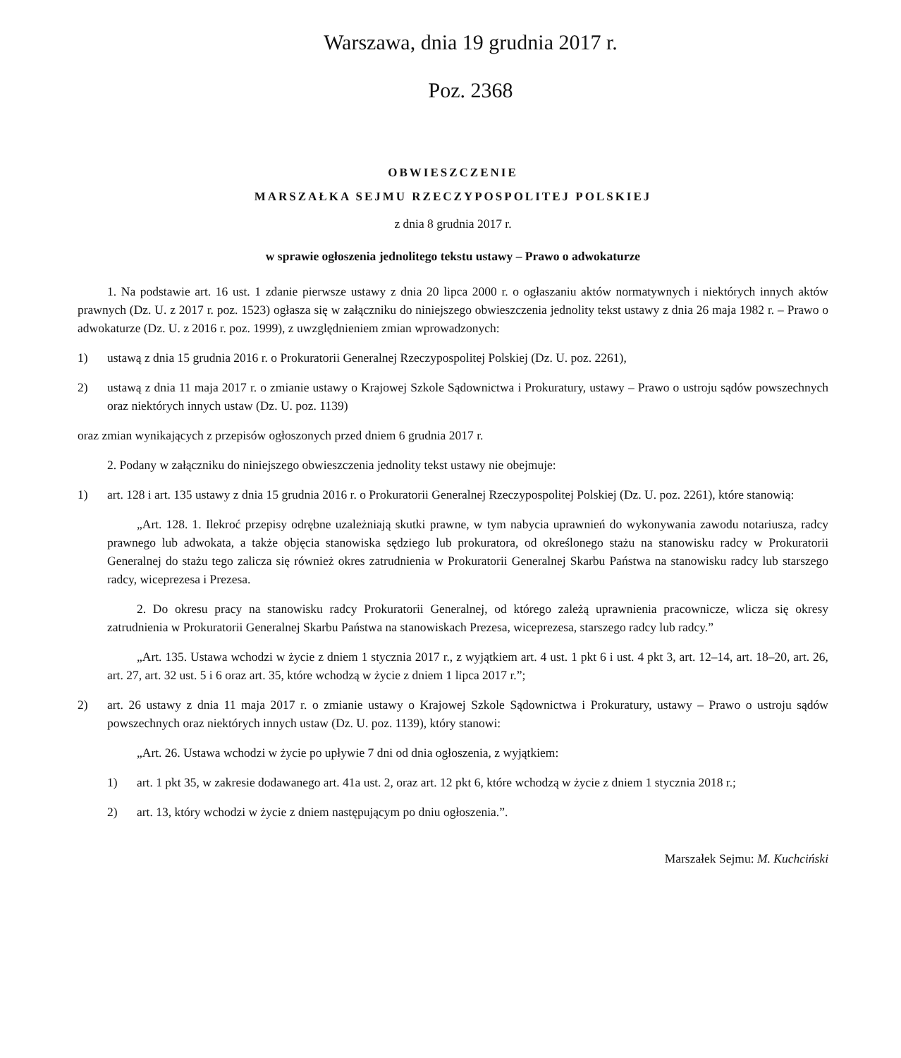Warszawa, dnia 19 grudnia 2017 r.
Poz. 2368
OBWIESZCZENIE
MARSZAŁKA SEJMU RZECZYPOSPOLITEJ POLSKIEJ
z dnia 8 grudnia 2017 r.
w sprawie ogłoszenia jednolitego tekstu ustawy – Prawo o adwokaturze
1. Na podstawie art. 16 ust. 1 zdanie pierwsze ustawy z dnia 20 lipca 2000 r. o ogłaszaniu aktów normatywnych i niektórych innych aktów prawnych (Dz. U. z 2017 r. poz. 1523) ogłasza się w załączniku do niniejszego obwieszczenia jednolity tekst ustawy z dnia 26 maja 1982 r. – Prawo o adwokaturze (Dz. U. z 2016 r. poz. 1999), z uwzględnieniem zmian wprowadzonych:
1) ustawą z dnia 15 grudnia 2016 r. o Prokuratorii Generalnej Rzeczypospolitej Polskiej (Dz. U. poz. 2261),
2) ustawą z dnia 11 maja 2017 r. o zmianie ustawy o Krajowej Szkole Sądownictwa i Prokuratury, ustawy – Prawo o ustroju sądów powszechnych oraz niektórych innych ustaw (Dz. U. poz. 1139)
oraz zmian wynikających z przepisów ogłoszonych przed dniem 6 grudnia 2017 r.
2. Podany w załączniku do niniejszego obwieszczenia jednolity tekst ustawy nie obejmuje:
1) art. 128 i art. 135 ustawy z dnia 15 grudnia 2016 r. o Prokuratorii Generalnej Rzeczypospolitej Polskiej (Dz. U. poz. 2261), które stanowią:
„Art. 128. 1. Ilekroć przepisy odrębne uzależniają skutki prawne, w tym nabycia uprawnień do wykonywania zawodu notariusza, radcy prawnego lub adwokata, a także objęcia stanowiska sędziego lub prokuratora, od określonego stażu na stanowisku radcy w Prokuratorii Generalnej do stażu tego zalicza się również okres zatrudnienia w Prokuratorii Generalnej Skarbu Państwa na stanowisku radcy lub starszego radcy, wiceprezesa i Prezesa.
2. Do okresu pracy na stanowisku radcy Prokuratorii Generalnej, od którego zależą uprawnienia pracownicze, wlicza się okresy zatrudnienia w Prokuratorii Generalnej Skarbu Państwa na stanowiskach Prezesa, wiceprezesa, starszego radcy lub radcy.”
„Art. 135. Ustawa wchodzi w życie z dniem 1 stycznia 2017 r., z wyjątkiem art. 4 ust. 1 pkt 6 i ust. 4 pkt 3, art. 12–14, art. 18–20, art. 26, art. 27, art. 32 ust. 5 i 6 oraz art. 35, które wchodzą w życie z dniem 1 lipca 2017 r.”;
2) art. 26 ustawy z dnia 11 maja 2017 r. o zmianie ustawy o Krajowej Szkole Sądownictwa i Prokuratury, ustawy – Prawo o ustroju sądów powszechnych oraz niektórych innych ustaw (Dz. U. poz. 1139), który stanowi:
„Art. 26. Ustawa wchodzi w życie po upływie 7 dni od dnia ogłoszenia, z wyjątkiem:
1) art. 1 pkt 35, w zakresie dodawanego art. 41a ust. 2, oraz art. 12 pkt 6, które wchodzą w życie z dniem 1 stycznia 2018 r.;
2) art. 13, który wchodzi w życie z dniem następującym po dniu ogłoszenia.”.
Marszałek Sejmu: M. Kuchciński